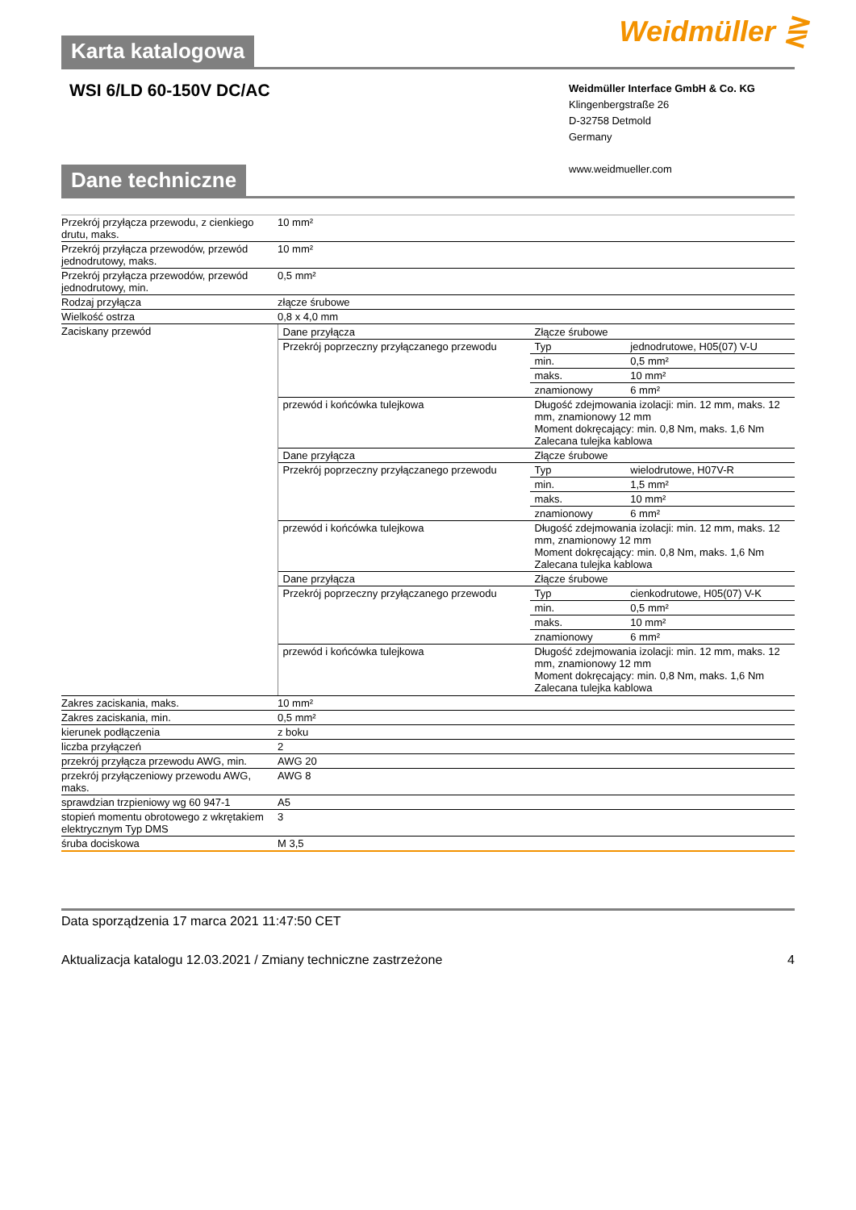Weidmüller ⋛
Karta katalogowa
WSI 6/LD 60-150V DC/AC
Weidmüller Interface GmbH & Co. KG
Klingenbergstraße 26
D-32758 Detmold
Germany
www.weidmueller.com
Dane techniczne
| Przekrój przyłącza przewodu, z cienkiego drutu, maks. | 10 mm² |
| Przekrój przyłącza przewodów, przewód jednodrutowy, maks. | 10 mm² |
| Przekrój przyłącza przewodów, przewód jednodrutowy, min. | 0,5 mm² |
| Rodzaj przyłącza | złącze śrubowe |
| Wielkość ostrza | 0,8 x 4,0 mm |
| Zaciskany przewód | / Dane przyłącza / Złącze śrubowe / / / Przekrój poprzeczny przyłączanego przewodu / Typ / jednodrutowe, H05(07) V-U / / / min. / 0,5 mm² / / / maks. / 10 mm² / / / znamionowy / 6 mm² / / przewód i końcówka tulejkowa / Długość zdejmowania izolacji: min. 12 mm, maks. 12 mm, znamionowy 12 mm Moment dokręcający: min. 0,8 Nm, maks. 1,6 Nm Zalecana tulejka kablowa / / / Dane przyłącza / Złącze śrubowe / / / Przekrój poprzeczny przyłączanego przewodu / Typ / wielodrutowe, H07V-R / / / min. / 1,5 mm² / / / maks. / 10 mm² / / / znamionowy / 6 mm² / / przewód i końcówka tulejkowa / Długość zdejmowania izolacji: min. 12 mm, maks. 12 mm, znamionowy 12 mm Moment dokręcający: min. 0,8 Nm, maks. 1,6 Nm Zalecana tulejka kablowa / / / Dane przyłącza / Złącze śrubowe / / / Przekrój poprzeczny przyłączanego przewodu / Typ / cienkodrutowe, H05(07) V-K / / / min. / 0,5 mm² / / / maks. / 10 mm² / / / znamionowy / 6 mm² / / przewód i końcówka tulejkowa / Długość zdejmowania izolacji: min. 12 mm, maks. 12 mm, znamionowy 12 mm Moment dokręcający: min. 0,8 Nm, maks. 1,6 Nm Zalecana tulejka kablowa / / |
| Zakres zaciskania, maks. | 10 mm² |
| Zakres zaciskania, min. | 0,5 mm² |
| kierunek podłączenia | z boku |
| liczba przyłączeń | 2 |
| przekrój przyłącza przewodu AWG, min. | AWG 20 |
| przekrój przyłączeniowy przewodu AWG, maks. | AWG 8 |
| sprawdzian trzpieniowy wg 60 947-1 | A5 |
| stopień momentu obrotowego z wkrętakiem elektrycznym Typ DMS | 3 |
| śruba dociskowa | M 3,5 |
Data sporządzenia 17 marca 2021 11:47:50 CET
Aktualizacja katalogu 12.03.2021 / Zmiany techniczne zastrzeżone 4